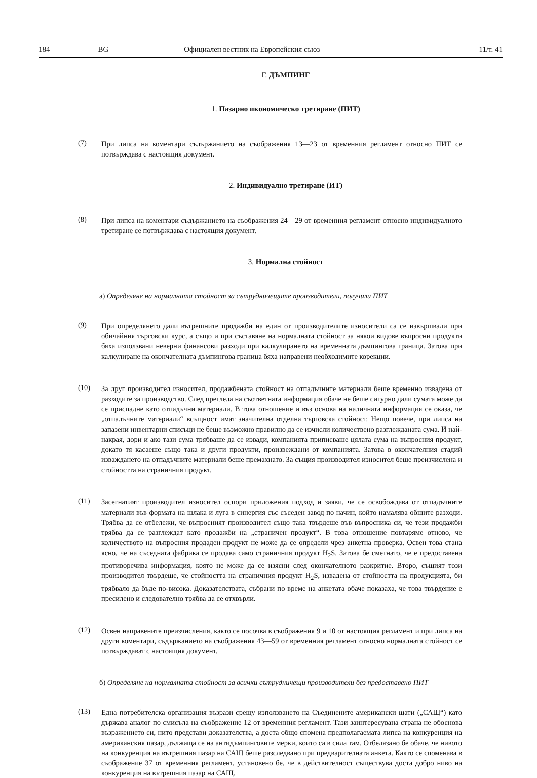184 BG Официален вестник на Европейския съюз 11/т. 41
Г. ДЪМПИНГ
1. Пазарно икономическо третиране (ПИТ)
(7)
При липса на коментари съдържанието на съображения 13—23 от временния регламент относно ПИТ се потвърждава с настоящия документ.
2. Индивидуално третиране (ИТ)
(8)
При липса на коментари съдържанието на съображения 24—29 от временния регламент относно индивидуалното третиране се потвърждава с настоящия документ.
3. Нормална стойност
а) Определяне на нормалната стойност за сътрудничещите производители, получили ПИТ
(9)
При определянето дали вътрешните продажби на един от производителите износители са се извършвали при обичайния търговски курс, а също и при съставяне на нормалната стойност за някои видове въпросни продукти бяха използвани неверни финансови разходи при калкулирането на временната дъмпингова граница. Затова при калкулиране на окончателната дъмпингова граница бяха направени необходимите корекции.
(10)
За друг производител износител, продажбената стойност на отпадъчните материали беше временно извадена от разходите за производство. След прегледа на съответната информация обаче не беше сигурно дали сумата може да се приспадне като отпадъчни материали. В това отношение и въз основа на наличната информация се оказа, че „отпадъчните материали“ всъщност имат значителна отделна търговска стойност. Нещо повече, при липса на запазени инвентарни списъци не беше възможно правилно да се изчисли количествено разглежданата сума. И най-накрая, дори и ако тази сума трябваше да се извади, компанията приписваше цялата сума на въпросния продукт, докато тя касаеше също така и други продукти, произвеждани от компанията. Затова в окончателния стадий изваждането на отпадъчните материали беше премахнато. За същия производител износител беше преизчислена и стойността на страничния продукт.
(11)
Засегнатият производител износител оспори приложения подход и заяви, че се освобождава от отпадъчните материали във формата на шлака и луга в синергия със съседен завод по начин, който намалява общите разходи. Трябва да се отбележи, че въпросният производител също така твърдеше във въпросника си, че тези продажби трябва да се разглеждат като продажби на „страничен продукт“. В това отношение повтаряме отново, че количеството на въпросния продаден продукт не може да се определи чрез анкетна проверка. Освен това стана ясно, че на съседната фабрика се продава само страничния продукт H<sub>2</sub>S. Затова бе сметнато, че е предоставена противоречива информация, която не може да се изясни след окончателното разкритие. Второ, същият този производител твърдеше, че стойността на страничния продукт H<sub>2</sub>S, извадена от стойността на продукцията, би трябвало да бъде по-висока. Доказателствата, събрани по време на анкетата обаче показаха, че това твърдение е пресилено и следователно трябва да се отхвърли.
(12)
Освен направените преизчисления, както се посочва в съображения 9 и 10 от настоящия регламент и при липса на други коментари, съдържанието на съображения 43—59 от временния регламент относно нормалната стойност се потвърждават с настоящия документ.
б) Определяне на нормалната стойност за всички сътрудничещи производители без предоставено ПИТ
(13)
Една потребителска организация възрази срещу използването на Съединените американски щати („САЩ“) като държава аналог по смисъла на съображение 12 от временния регламент. Тази заинтересувана страна не обоснова възражението си, нито представи доказателства, а доста общо спомена предполагаемата липса на конкуренция на американския пазар, дължаща се на антидъмпинговите мерки, които са в сила там. Отбелязано бе обаче, че нивото на конкуренция на вътрешния пазар на САЩ беше разследвано при предварителната анкета. Както се споменава в съображение 37 от временния регламент, установено бе, че в действителност съществува доста добро ниво на конкуренция на вътрешния пазар на САЩ.